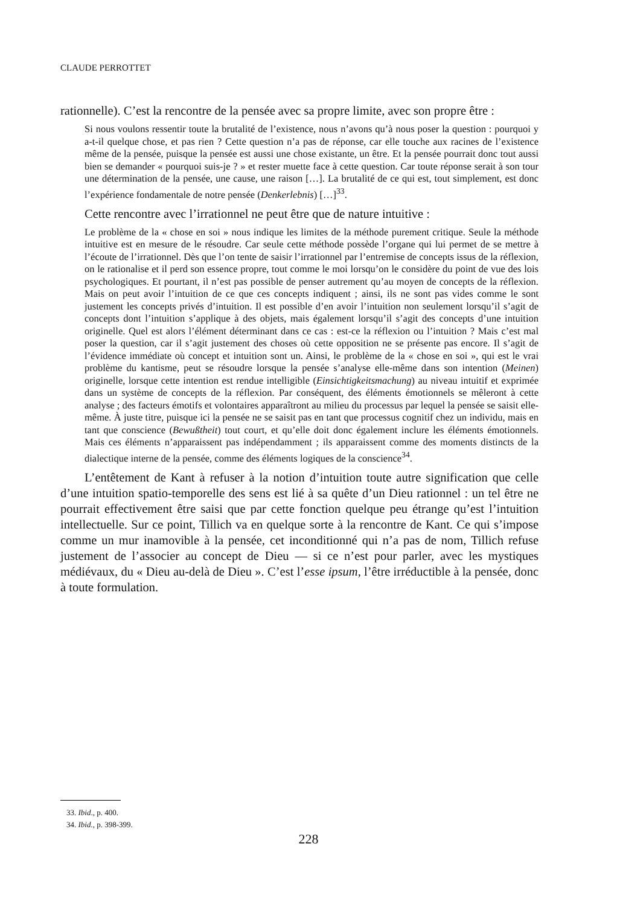CLAUDE PERROTTET
rationnelle). C’est la rencontre de la pensée avec sa propre limite, avec son propre être :
Si nous voulons ressentir toute la brutalité de l’existence, nous n’avons qu’à nous poser la question : pourquoi y a-t-il quelque chose, et pas rien ? Cette question n’a pas de réponse, car elle touche aux racines de l’existence même de la pensée, puisque la pensée est aussi une chose existante, un être. Et la pensée pourrait donc tout aussi bien se demander « pourquoi suis-je ? » et rester muette face à cette question. Car toute réponse serait à son tour une détermination de la pensée, une cause, une raison […]. La brutalité de ce qui est, tout simplement, est donc l’expérience fondamentale de notre pensée (Denkerlebnis) […]<sup>33</sup>.
Cette rencontre avec l’irrationnel ne peut être que de nature intuitive :
Le problème de la « chose en soi » nous indique les limites de la méthode purement critique. Seule la méthode intuitive est en mesure de le résoudre. Car seule cette méthode possède l’organe qui lui permet de se mettre à l’écoute de l’irrationnel. Dès que l’on tente de saisir l’irrationnel par l’entremise de concepts issus de la réflexion, on le rationalise et il perd son essence propre, tout comme le moi lorsqu’on le considère du point de vue des lois psychologiques. Et pourtant, il n’est pas possible de penser autrement qu’au moyen de concepts de la réflexion. Mais on peut avoir l’intuition de ce que ces concepts indiquent ; ainsi, ils ne sont pas vides comme le sont justement les concepts privés d’intuition. Il est possible d’en avoir l’intuition non seulement lorsqu’il s’agit de concepts dont l’intuition s’applique à des objets, mais également lorsqu’il s’agit des concepts d’une intuition originelle. Quel est alors l’élément déterminant dans ce cas : est-ce la réflexion ou l’intuition ? Mais c’est mal poser la question, car il s’agit justement des choses où cette opposition ne se présente pas encore. Il s’agit de l’évidence immédiate où concept et intuition sont un. Ainsi, le problème de la « chose en soi », qui est le vrai problème du kantisme, peut se résoudre lorsque la pensée s’analyse elle-même dans son intention (Meinen) originelle, lorsque cette intention est rendue intelligible (Einsichtigkeitsmachung) au niveau intuitif et exprimée dans un système de concepts de la réflexion. Par conséquent, des éléments émotionnels se mêleront à cette analyse ; des facteurs émotifs et volontaires apparaîtront au milieu du processus par lequel la pensée se saisit elle-même. À juste titre, puisque ici la pensée ne se saisit pas en tant que processus cognitif chez un individu, mais en tant que conscience (Bewußtheit) tout court, et qu’elle doit donc également inclure les éléments émotionnels. Mais ces éléments n’apparaissent pas indépendamment ; ils apparaissent comme des moments distincts de la dialectique interne de la pensée, comme des éléments logiques de la conscience<sup>34</sup>.
L’entêtement de Kant à refuser à la notion d’intuition toute autre signification que celle d’une intuition spatio-temporelle des sens est lié à sa quête d’un Dieu rationnel : un tel être ne pourrait effectivement être saisi que par cette fonction quelque peu étrange qu’est l’intuition intellectuelle. Sur ce point, Tillich va en quelque sorte à la rencontre de Kant. Ce qui s’impose comme un mur inamovible à la pensée, cet inconditionné qui n’a pas de nom, Tillich refuse justement de l’associer au concept de Dieu — si ce n’est pour parler, avec les mystiques médiévaux, du « Dieu au-delà de Dieu ». C’est l’esse ipsum, l’être irréductible à la pensée, donc à toute formulation.
33. Ibid., p. 400.
34. Ibid., p. 398-399.
228